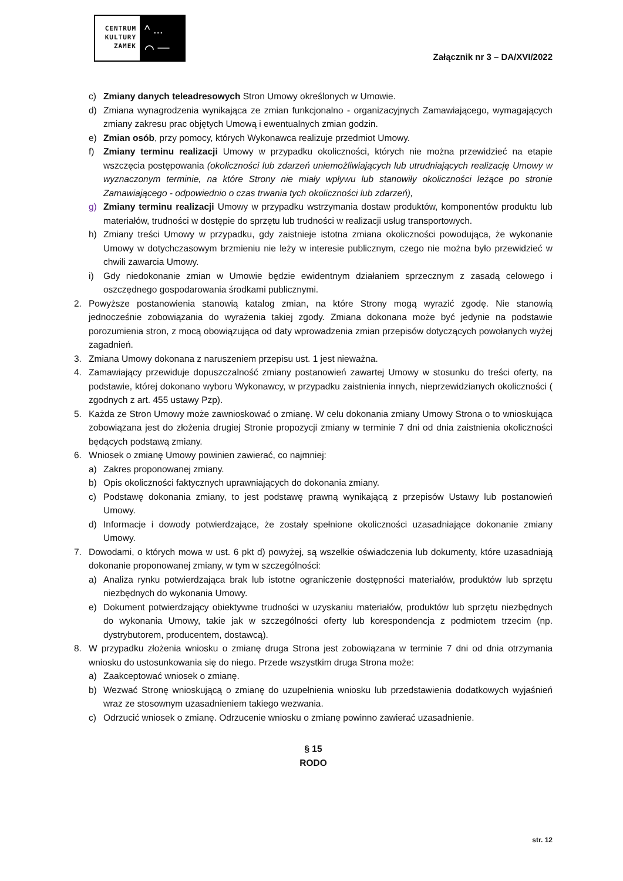CENTRUM KULTURY ZAMEK
^ ...
⌒ —
Załącznik nr 3 – DA/XVI/2022
c) Zmiany danych teleadresowych Stron Umowy określonych w Umowie.
d) Zmiana wynagrodzenia wynikająca ze zmian funkcjonalno - organizacyjnych Zamawiającego, wymagających zmiany zakresu prac objętych Umową i ewentualnych zmian godzin.
e) Zmian osób, przy pomocy, których Wykonawca realizuje przedmiot Umowy.
f) Zmiany terminu realizacji Umowy w przypadku okoliczności, których nie można przewidzieć na etapie wszczęcia postępowania (okoliczności lub zdarzeń uniemożliwiających lub utrudniających realizację Umowy w wyznaczonym terminie, na które Strony nie miały wpływu lub stanowiły okoliczności leżące po stronie Zamawiającego - odpowiednio o czas trwania tych okoliczności lub zdarzeń),
g) Zmiany terminu realizacji Umowy w przypadku wstrzymania dostaw produktów, komponentów produktu lub materiałów, trudności w dostępie do sprzętu lub trudności w realizacji usług transportowych.
h) Zmiany treści Umowy w przypadku, gdy zaistnieje istotna zmiana okoliczności powodująca, że wykonanie Umowy w dotychczasowym brzmieniu nie leży w interesie publicznym, czego nie można było przewidzieć w chwili zawarcia Umowy.
i) Gdy niedokonanie zmian w Umowie będzie ewidentnym działaniem sprzecznym z zasadą celowego i oszczędnego gospodarowania środkami publicznymi.
2. Powyższe postanowienia stanowią katalog zmian, na które Strony mogą wyrazić zgodę. Nie stanowią jednocześnie zobowiązania do wyrażenia takiej zgody. Zmiana dokonana może być jedynie na podstawie porozumienia stron, z mocą obowiązująca od daty wprowadzenia zmian przepisów dotyczących powołanych wyżej zagadnień.
3. Zmiana Umowy dokonana z naruszeniem przepisu ust. 1 jest nieważna.
4. Zamawiający przewiduje dopuszczalność zmiany postanowień zawartej Umowy w stosunku do treści oferty, na podstawie, której dokonano wyboru Wykonawcy, w przypadku zaistnienia innych, nieprzewidzianych okoliczności ( zgodnych z art. 455 ustawy Pzp).
5. Każda ze Stron Umowy może zawnioskować o zmianę. W celu dokonania zmiany Umowy Strona o to wnioskująca zobowiązana jest do złożenia drugiej Stronie propozycji zmiany w terminie 7 dni od dnia zaistnienia okoliczności będących podstawą zmiany.
6. Wniosek o zmianę Umowy powinien zawierać, co najmniej:
a) Zakres proponowanej zmiany.
b) Opis okoliczności faktycznych uprawniających do dokonania zmiany.
c) Podstawę dokonania zmiany, to jest podstawę prawną wynikającą z przepisów Ustawy lub postanowień Umowy.
d) Informacje i dowody potwierdzające, że zostały spełnione okoliczności uzasadniające dokonanie zmiany Umowy.
7. Dowodami, o których mowa w ust. 6 pkt d) powyżej, są wszelkie oświadczenia lub dokumenty, które uzasadniają dokonanie proponowanej zmiany, w tym w szczególności:
a) Analiza rynku potwierdzająca brak lub istotne ograniczenie dostępności materiałów, produktów lub sprzętu niezbędnych do wykonania Umowy.
e) Dokument potwierdzający obiektywne trudności w uzyskaniu materiałów, produktów lub sprzętu niezbędnych do wykonania Umowy, takie jak w szczególności oferty lub korespondencja z podmiotem trzecim (np. dystrybutorem, producentem, dostawcą).
8. W przypadku złożenia wniosku o zmianę druga Strona jest zobowiązana w terminie 7 dni od dnia otrzymania wniosku do ustosunkowania się do niego. Przede wszystkim druga Strona może:
a) Zaakceptować wniosek o zmianę.
b) Wezwać Stronę wnioskującą o zmianę do uzupełnienia wniosku lub przedstawienia dodatkowych wyjaśnień wraz ze stosownym uzasadnieniem takiego wezwania.
c) Odrzucić wniosek o zmianę. Odrzucenie wniosku o zmianę powinno zawierać uzasadnienie.
§ 15
RODO
str. 12